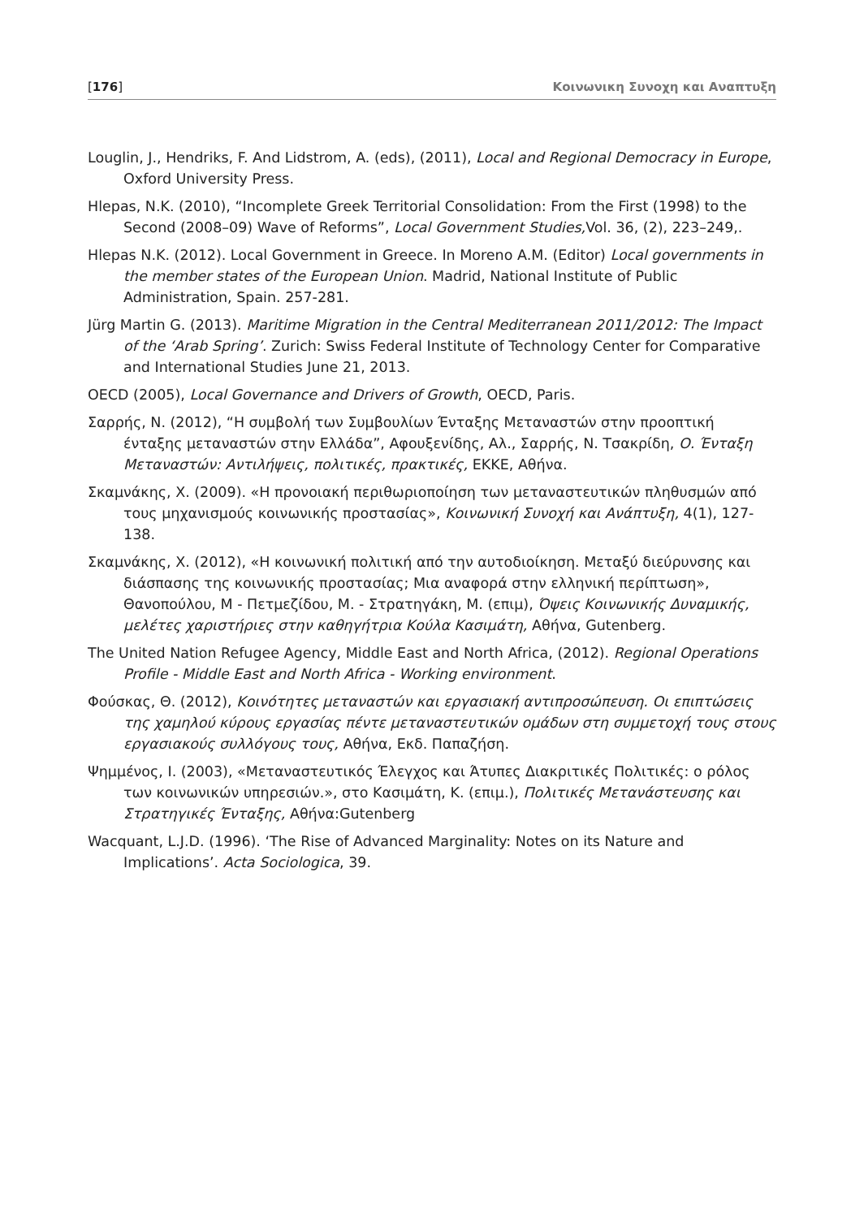[176] Κοινωνικη Συνοχη και Αναπτυξη
Louglin, J., Hendriks, F. And Lidstrom, A. (eds), (2011), Local and Regional Democracy in Europe, Oxford University Press.
Hlepas, N.K. (2010), “Incomplete Greek Territorial Consolidation: From the First (1998) to the Second (2008–09) Wave of Reforms”, Local Government Studies, Vol. 36, (2), 223–249,.
Hlepas N.K. (2012). Local Government in Greece. In Moreno A.M. (Editor) Local governments in the member states of the European Union. Madrid, National Institute of Public Administration, Spain. 257-281.
Jürg Martin G. (2013). Maritime Migration in the Central Mediterranean 2011/2012: The Impact of the ‘Arab Spring’. Zurich: Swiss Federal Institute of Technology Center for Comparative and International Studies June 21, 2013.
OECD (2005), Local Governance and Drivers of Growth, OECD, Paris.
Σαρρής, Ν. (2012), “Η συμβολή των Συμβουλίων Ένταξης Μεταναστών στην προοπτική ένταξης μεταναστών στην Ελλάδα”, Αφουξενίδης, Αλ., Σαρρής, Ν. Τσακρίδη, Ο. Ένταξη Μεταναστών: Αντιλήψεις, πολιτικές, πρακτικές, ΕΚΚΕ, Αθήνα.
Σκαμνάκης, Χ. (2009). «Η προνοιακή περιθωριοποίηση των μεταναστευτικών πληθυσμών από τους μηχανισμούς κοινωνικής προστασίας», Κοινωνική Συνοχή και Ανάπτυξη, 4(1), 127-138.
Σκαμνάκης, Χ. (2012), «Η κοινωνική πολιτική από την αυτοδιοίκηση. Μεταξύ διεύρυνσης και διάσπασης της κοινωνικής προστασίας; Μια αναφορά στην ελληνική περίπτωση», Θανοπούλου, Μ - Πετμεζίδου, Μ. - Στρατηγάκη, Μ. (επιμ), Όψεις Κοινωνικής Δυναμικής, μελέτες χαριστήριες στην καθηγήτρια Κούλα Κασιμάτη, Αθήνα, Gutenberg.
The United Nation Refugee Agency, Middle East and North Africa, (2012). Regional Operations Profile - Middle East and North Africa - Working environment.
Φούσκας, Θ. (2012), Κοινότητες μεταναστών και εργασιακή αντιπροσώπευση. Οι επιπτώσεις της χαμηλού κύρους εργασίας πέντε μεταναστευτικών ομάδων στη συμμετοχή τους στους εργασιακούς συλλόγους τους, Αθήνα, Εκδ. Παπαζήση.
Ψημμένος, Ι. (2003), «Μεταναστευτικός Έλεγχος και Άτυπες Διακριτικές Πολιτικές: ο ρόλος των κοινωνικών υπηρεσιών.», στο Κασιμάτη, Κ. (επιμ.), Πολιτικές Μετανάστευσης και Στρατηγικές Ένταξης, Αθήνα:Gutenberg
Wacquant, L.J.D. (1996). ‘The Rise of Advanced Marginality: Notes on its Nature and Implications’. Acta Sociologica, 39.